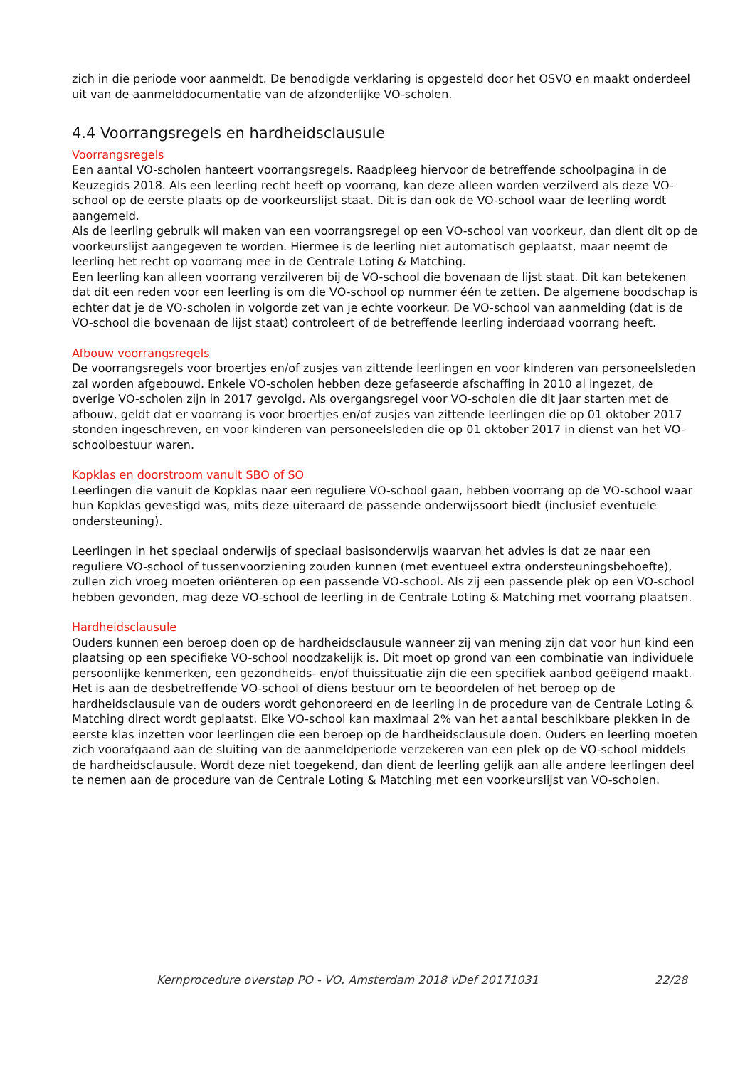zich in die periode voor aanmeldt. De benodigde verklaring is opgesteld door het OSVO en maakt onderdeel uit van de aanmelddocumentatie van de afzonderlijke VO-scholen.
4.4 Voorrangsregels en hardheidsclausule
Voorrangsregels
Een aantal VO-scholen hanteert voorrangsregels. Raadpleeg hiervoor de betreffende schoolpagina in de Keuzegids 2018. Als een leerling recht heeft op voorrang, kan deze alleen worden verzilverd als deze VO-school op de eerste plaats op de voorkeurslijst staat. Dit is dan ook de VO-school waar de leerling wordt aangemeld.
Als de leerling gebruik wil maken van een voorrangsregel op een VO-school van voorkeur, dan dient dit op de voorkeurslijst aangegeven te worden. Hiermee is de leerling niet automatisch geplaatst, maar neemt de leerling het recht op voorrang mee in de Centrale Loting & Matching.
Een leerling kan alleen voorrang verzilveren bij de VO-school die bovenaan de lijst staat. Dit kan betekenen dat dit een reden voor een leerling is om die VO-school op nummer één te zetten. De algemene boodschap is echter dat je de VO-scholen in volgorde zet van je echte voorkeur. De VO-school van aanmelding (dat is de VO-school die bovenaan de lijst staat) controleert of de betreffende leerling inderdaad voorrang heeft.
Afbouw voorrangsregels
De voorrangsregels voor broertjes en/of zusjes van zittende leerlingen en voor kinderen van personeelsleden zal worden afgebouwd. Enkele VO-scholen hebben deze gefaseerde afschaffing in 2010 al ingezet, de overige VO-scholen zijn in 2017 gevolgd. Als overgangsregel voor VO-scholen die dit jaar starten met de afbouw, geldt dat er voorrang is voor broertjes en/of zusjes van zittende leerlingen die op 01 oktober 2017 stonden ingeschreven, en voor kinderen van personeelsleden die op 01 oktober 2017 in dienst van het VO-schoolbestuur waren.
Kopklas en doorstroom vanuit SBO of SO
Leerlingen die vanuit de Kopklas naar een reguliere VO-school gaan, hebben voorrang op de VO-school waar hun Kopklas gevestigd was, mits deze uiteraard de passende onderwijssoort biedt (inclusief eventuele ondersteuning).
Leerlingen in het speciaal onderwijs of speciaal basisonderwijs waarvan het advies is dat ze naar een reguliere VO-school of tussenvoorziening zouden kunnen (met eventueel extra ondersteuningsbehoefte), zullen zich vroeg moeten oriënteren op een passende VO-school. Als zij een passende plek op een VO-school hebben gevonden, mag deze VO-school de leerling in de Centrale Loting & Matching met voorrang plaatsen.
Hardheidsclausule
Ouders kunnen een beroep doen op de hardheidsclausule wanneer zij van mening zijn dat voor hun kind een plaatsing op een specifieke VO-school noodzakelijk is. Dit moet op grond van een combinatie van individuele persoonlijke kenmerken, een gezondheids- en/of thuissituatie zijn die een specifiek aanbod geëigend maakt. Het is aan de desbetreffende VO-school of diens bestuur om te beoordelen of het beroep op de hardheidsclausule van de ouders wordt gehonoreerd en de leerling in de procedure van de Centrale Loting & Matching direct wordt geplaatst. Elke VO-school kan maximaal 2% van het aantal beschikbare plekken in de eerste klas inzetten voor leerlingen die een beroep op de hardheidsclausule doen. Ouders en leerling moeten zich voorafgaand aan de sluiting van de aanmeldperiode verzekeren van een plek op de VO-school middels de hardheidsclausule. Wordt deze niet toegekend, dan dient de leerling gelijk aan alle andere leerlingen deel te nemen aan de procedure van de Centrale Loting & Matching met een voorkeurslijst van VO-scholen.
Kernprocedure overstap PO - VO, Amsterdam 2018 vDef 20171031 22/28